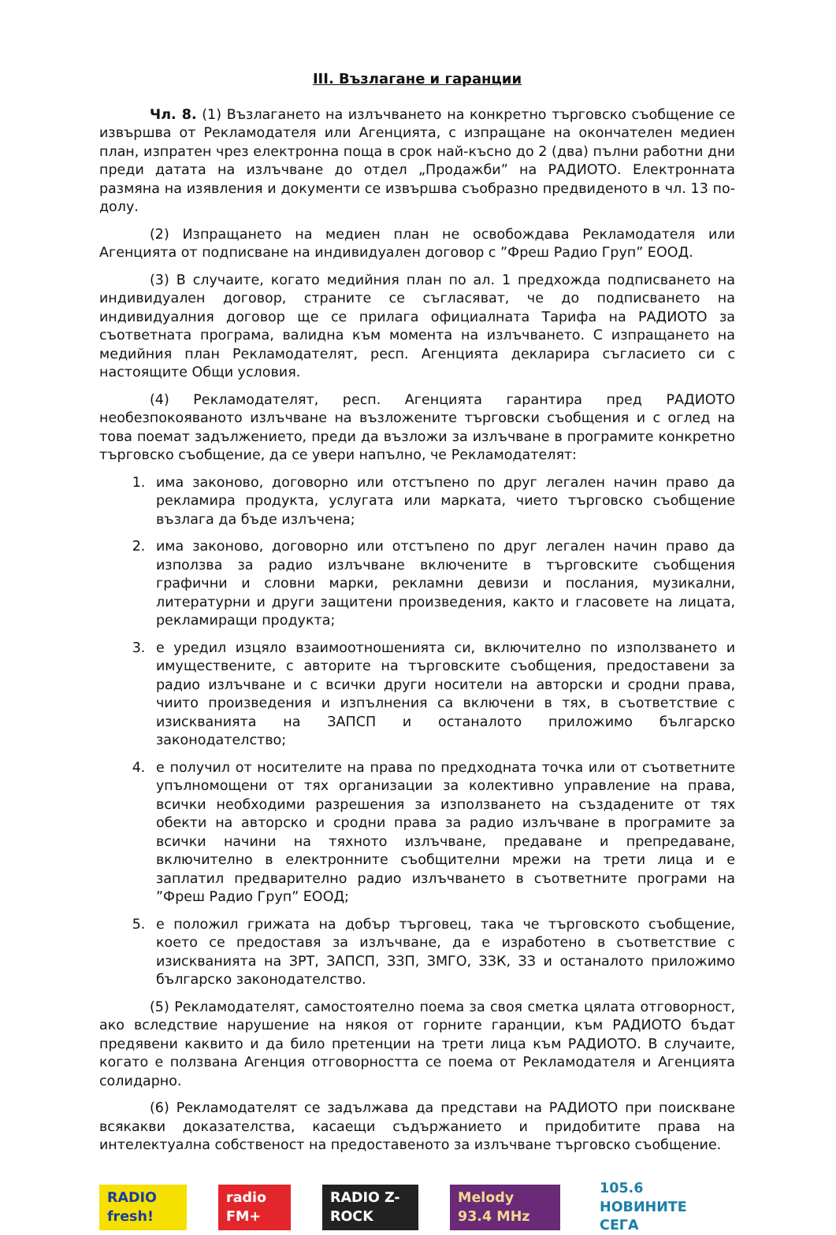III. Възлагане и гаранции
Чл. 8. (1) Възлагането на излъчването на конкретно търговско съобщение се извършва от Рекламодателя или Агенцията, с изпращане на окончателен медиен план, изпратен чрез електронна поща в срок най-късно до 2 (два) пълни работни дни преди датата на излъчване до отдел „Продажби” на РАДИОТО. Електронната размяна на изявления и документи се извършва съобразно предвиденото в чл. 13 по-долу.
(2) Изпращането на медиен план не освобождава Рекламодателя или Агенцията от подписване на индивидуален договор с ”Фреш Радио Груп” ЕООД.
(3) В случаите, когато медийния план по ал. 1 предхожда подписването на индивидуален договор, страните се съгласяват, че до подписването на индивидуалния договор ще се прилага официалната Тарифа на РАДИОТО за съответната програма, валидна към момента на излъчването. С изпращането на медийния план Рекламодателят, респ. Агенцията декларира съгласието си с настоящите Общи условия.
(4) Рекламодателят, респ. Агенцията гарантира пред РАДИОТО необезпокояваното излъчване на възложените търговски съобщения и с оглед на това поемат задължението, преди да възложи за излъчване в програмите конкретно търговско съобщение, да се увери напълно, че Рекламодателят:
1. има законово, договорно или отстъпено по друг легален начин право да рекламира продукта, услугата или марката, чието търговско съобщение възлага да бъде излъчена;
2. има законово, договорно или отстъпено по друг легален начин право да използва за радио излъчване включените в търговските съобщения графични и словни марки, рекламни девизи и послания, музикални, литературни и други защитени произведения, както и гласовете на лицата, рекламиращи продукта;
3. е уредил изцяло взаимоотношенията си, включително по използването и имуществените, с авторите на търговските съобщения, предоставени за радио излъчване и с всички други носители на авторски и сродни права, чиито произведения и изпълнения са включени в тях, в съответствие с изискванията на ЗАПСП и останалото приложимо българско законодателство;
4. е получил от носителите на права по предходната точка или от съответните упълномощени от тях организации за колективно управление на права, всички необходими разрешения за използването на създадените от тях обекти на авторско и сродни права за радио излъчване в програмите за всички начини на тяхното излъчване, предаване и препредаване, включително в електронните съобщителни мрежи на трети лица и е заплатил предварително радио излъчването в съответните програми на ”Фреш Радио Груп” ЕООД;
5. е положил грижата на добър търговец, така че търговското съобщение, което се предоставя за излъчване, да е изработено в съответствие с изискванията на ЗРТ, ЗАПСП, ЗЗП, ЗМГО, ЗЗК, ЗЗ и останалото приложимо българско законодателство.
(5) Рекламодателят, самостоятелно поема за своя сметка цялата отговорност, ако вследствие нарушение на някоя от горните гаранции, към РАДИОТО бъдат предявени каквито и да било претенции на трети лица към РАДИОТО. В случаите, когато е ползвана Агенция отговорността се поема от Рекламодателя и Агенцията солидарно.
(6) Рекламодателят се задължава да представи на РАДИОТО при поискване всякакви доказателства, касаещи съдържанието и придобитите права на интелектуална собственост на предоставеното за излъчване търговско съобщение.
RADIO fresh! radio FM+ RADIO Z-ROCK Melody 93.4 MHz 105.6 НОВИНИТЕ СЕГА